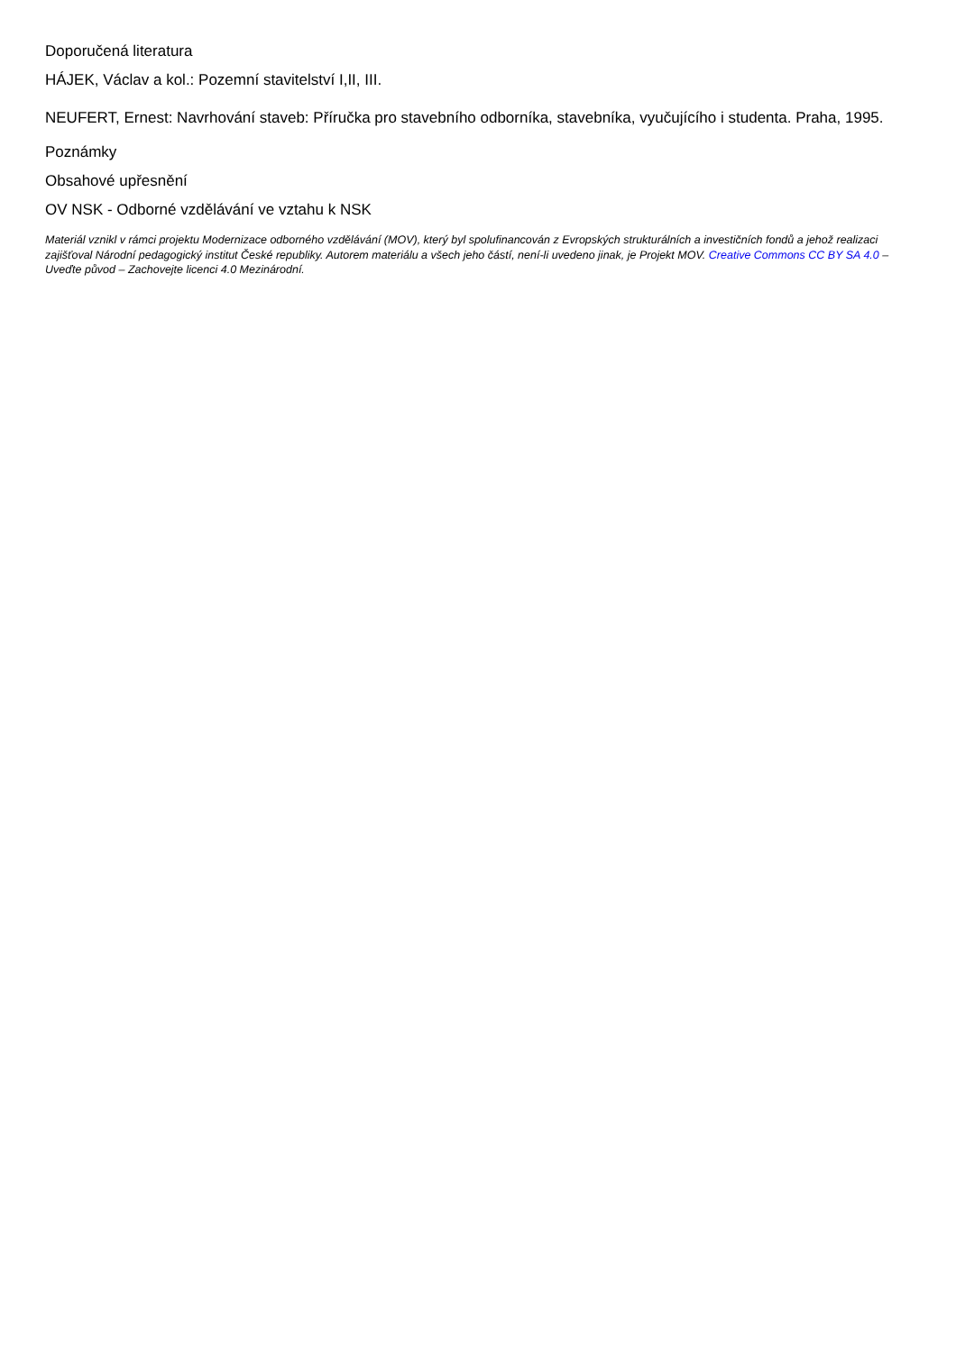Doporučená literatura
HÁJEK, Václav a kol.: Pozemní stavitelství I,II, III.
NEUFERT, Ernest: Navrhování staveb: Příručka pro stavebního odborníka, stavebníka, vyučujícího i studenta. Praha, 1995.
Poznámky
Obsahové upřesnění
OV NSK - Odborné vzdělávání ve vztahu k NSK
Materiál vznikl v rámci projektu Modernizace odborného vzdělávání (MOV), který byl spolufinancován z Evropských strukturálních a investičních fondů a jehož realizaci zajišťoval Národní pedagogický institut České republiky. Autorem materiálu a všech jeho částí, není-li uvedeno jinak, je Projekt MOV. Creative Commons CC BY SA 4.0 – Uveďte původ – Zachovejte licenci 4.0 Mezinárodní.